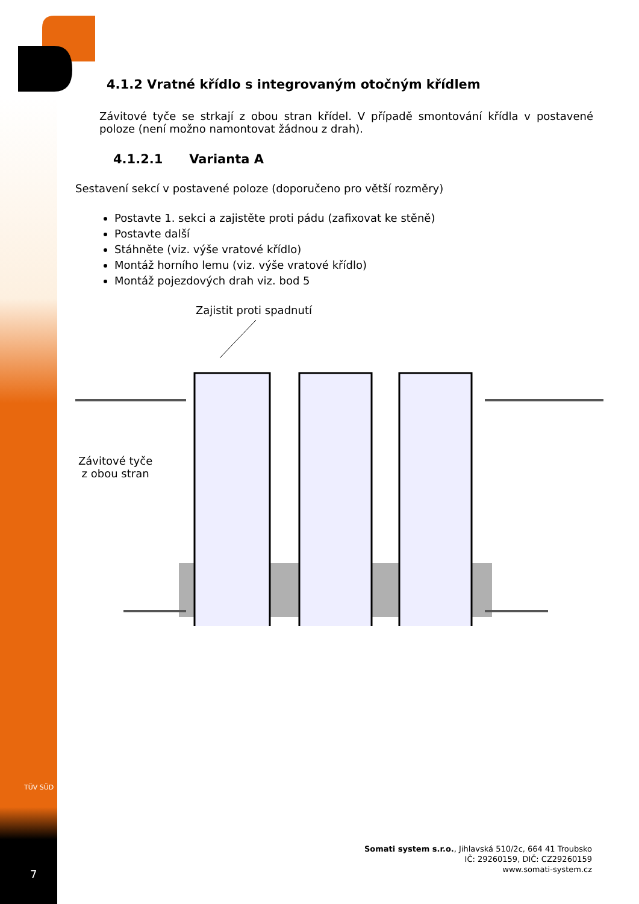4.1.2 Vratné křídlo s integrovaným otočným křídlem
Závitové tyče se strkají z obou stran křídel. V případě smontování křídla v postavené poloze (není možno namontovat žádnou z drah).
4.1.2.1 Varianta A
Sestavení sekcí v postavené poloze (doporučeno pro větší rozměry)
Postavte 1. sekci a zajistěte proti pádu (zafixovat ke stěně)
Postavte další
Stáhněte (viz. výše vratové křídlo)
Montáž horního lemu (viz. výše vratové křídlo)
Montáž pojezdových drah viz. bod 5
Zajistit proti spadnutí
Závitové tyče
z obou stran
TÜV SÜD
Somati system s.r.o., Jihlavská 510/2c, 664 41 Troubsko
IČ: 29260159, DIČ: CZ29260159
www.somati-system.cz
7